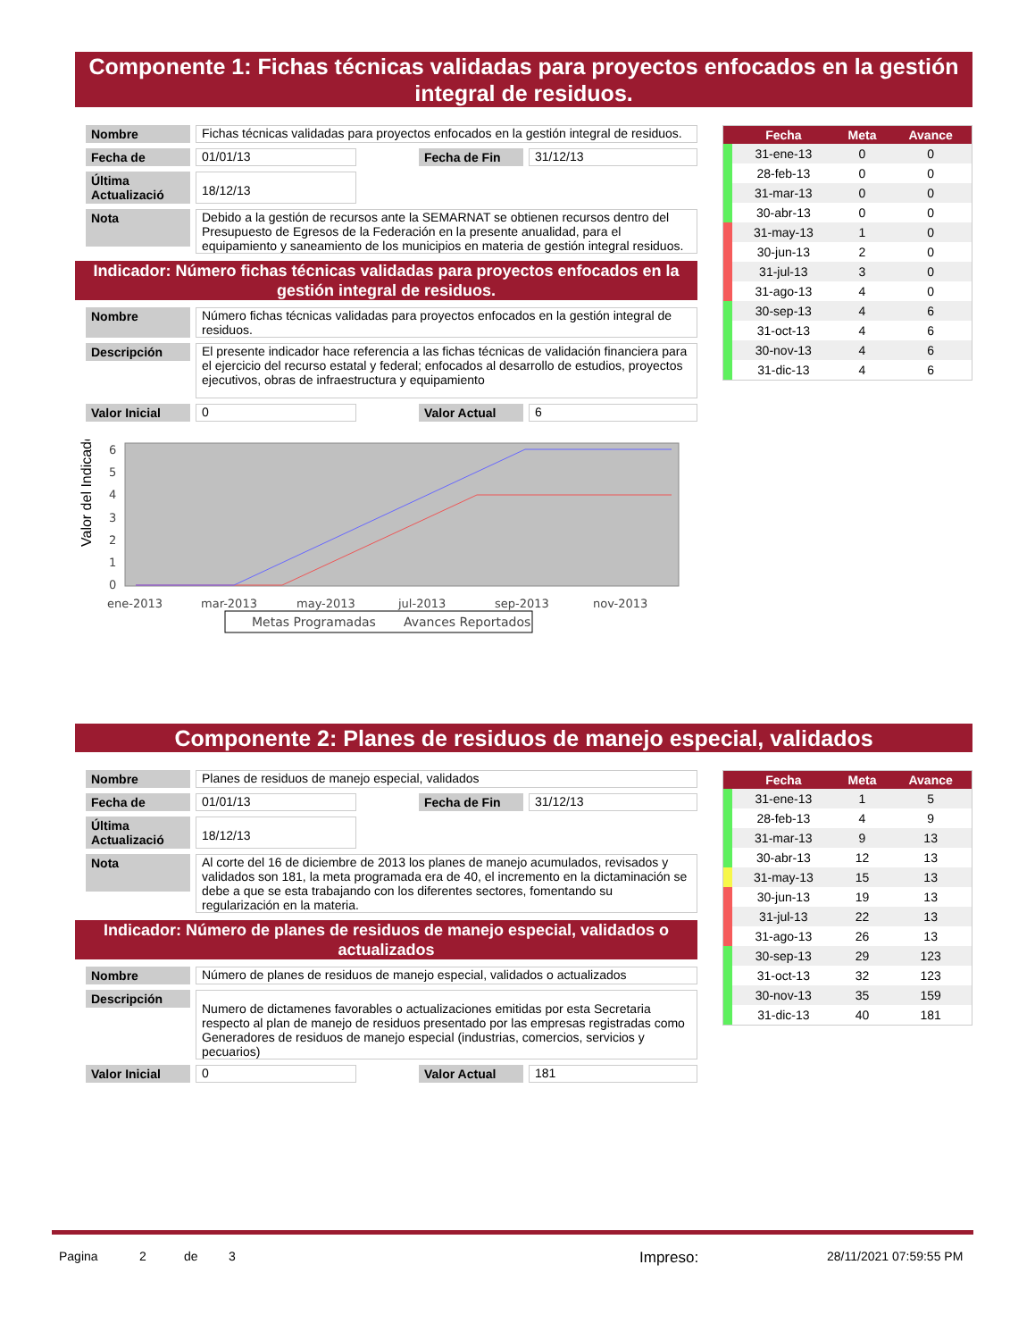Componente 1: Fichas técnicas validadas para proyectos enfocados en la gestión integral de residuos.
Nombre Fichas técnicas validadas para proyectos enfocados en la gestión integral de residuos.
Fecha de 01/01/13 Fecha de Fin 31/12/13
Última Actualizació
18/12/13
Nota
Debido a la gestión de recursos ante la SEMARNAT se obtienen recursos dentro del Presupuesto de Egresos de la Federación en la presente anualidad, para el equipamiento y saneamiento de los municipios en materia de gestión integral residuos.
Indicador: Número fichas técnicas validadas para proyectos enfocados en la gestión integral de residuos.
Nombre Número fichas técnicas validadas para proyectos enfocados en la gestión integral de residuos.
Descripción
El presente indicador hace referencia a las fichas técnicas de validación financiera para el ejercicio del recurso estatal y federal; enfocados al desarrollo de estudios, proyectos ejecutivos, obras de infraestructura y equipamiento
Valor Inicial
0 Valor Actual 6
Valor del Indicador
6
5
4
3
2
1
0
ene-2013
mar-2013
may-2013
jul-2013
sep-2013
nov-2013
Metas Programadas
Avances Reportados
| | Fecha | Meta | Avance |
| --- | --- | --- | --- |
| | 31-ene-13 | 0 | 0 |
| | 28-feb-13 | 0 | 0 |
| | 31-mar-13 | 0 | 0 |
| | 30-abr-13 | 0 | 0 |
| | 31-may-13 | 1 | 0 |
| | 30-jun-13 | 2 | 0 |
| | 31-jul-13 | 3 | 0 |
| | 31-ago-13 | 4 | 0 |
| | 30-sep-13 | 4 | 6 |
| | 31-oct-13 | 4 | 6 |
| | 30-nov-13 | 4 | 6 |
| | 31-dic-13 | 4 | 6 |
Componente 2: Planes de residuos de manejo especial, validados
Nombre Planes de residuos de manejo especial, validados
Fecha de 01/01/13 Fecha de Fin 31/12/13
Última Actualizació
18/12/13
Nota
Al corte del 16 de diciembre de 2013 los planes de manejo acumulados, revisados y validados son 181, la meta programada era de 40, el incremento en la dictaminación se debe a que se esta trabajando con los diferentes sectores, fomentando su regularización en la materia.
Indicador: Número de planes de residuos de manejo especial, validados o actualizados
Nombre Número de planes de residuos de manejo especial, validados o actualizados
Descripción
Numero de dictamenes favorables o actualizaciones emitidas por esta Secretaria respecto al plan de manejo de residuos presentado por las empresas registradas como Generadores de residuos de manejo especial (industrias, comercios, servicios y pecuarios)
Valor Inicial
0 Valor Actual 181
| | Fecha | Meta | Avance |
| --- | --- | --- | --- |
| | 31-ene-13 | 1 | 5 |
| | 28-feb-13 | 4 | 9 |
| | 31-mar-13 | 9 | 13 |
| | 30-abr-13 | 12 | 13 |
| | 31-may-13 | 15 | 13 |
| | 30-jun-13 | 19 | 13 |
| | 31-jul-13 | 22 | 13 |
| | 31-ago-13 | 26 | 13 |
| | 30-sep-13 | 29 | 123 |
| | 31-oct-13 | 32 | 123 |
| | 30-nov-13 | 35 | 159 |
| | 31-dic-13 | 40 | 181 |
Pagina 2 de 3 Impreso: 28/11/2021 07:59:55 PM